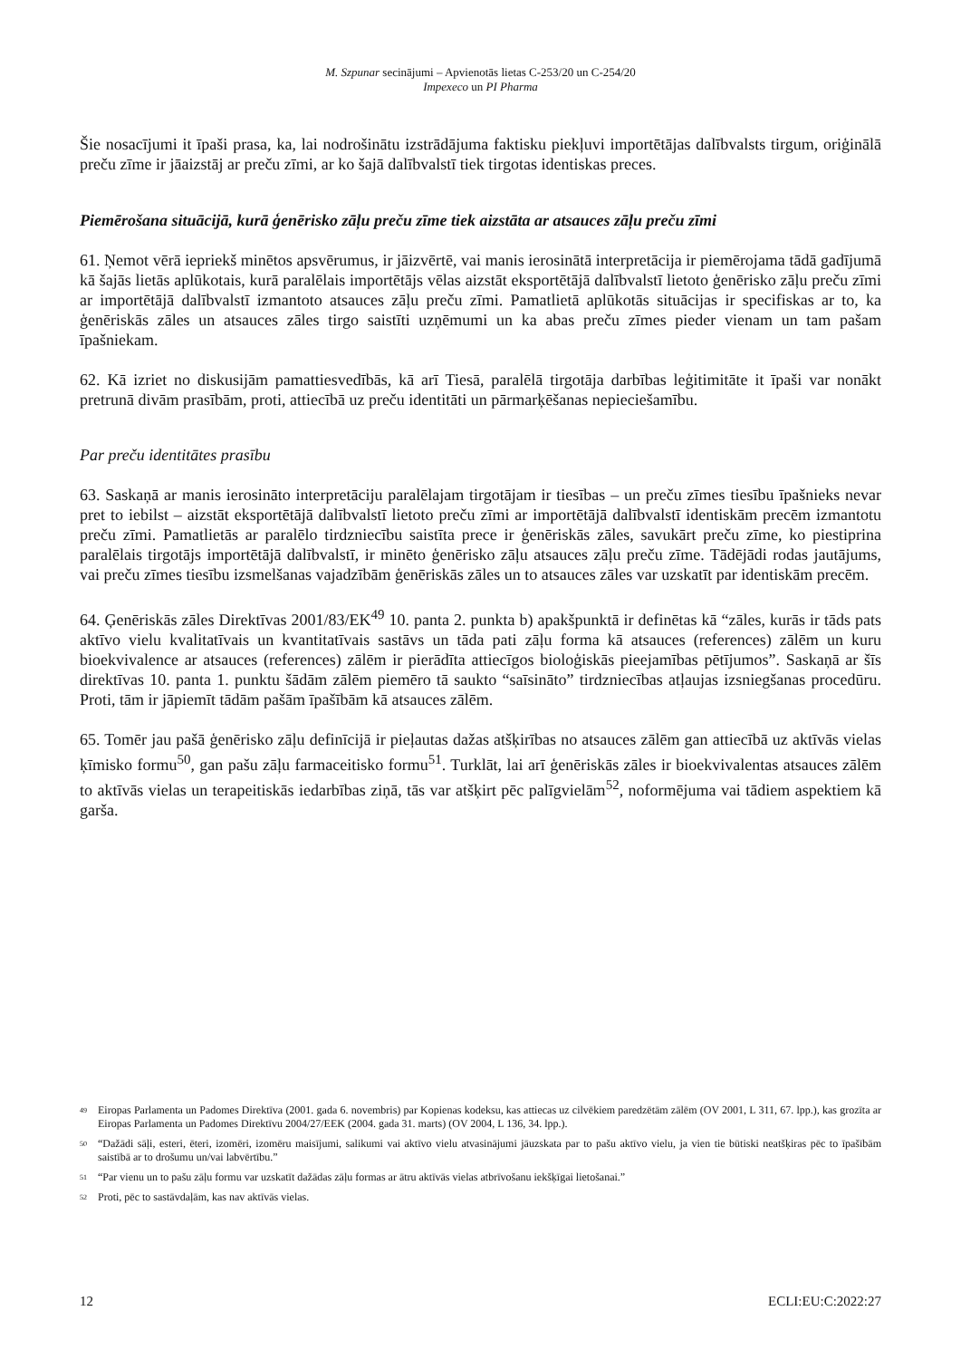M. Szpunar secinājumi – Apvienotās lietas C-253/20 un C-254/20
Impexeco un PI Pharma
Šie nosacījumi it īpaši prasa, ka, lai nodrošinātu izstrādājuma faktisku piekļuvi importētājas dalībvalsts tirgum, oriģinālā preču zīme ir jāaizstāj ar preču zīmi, ar ko šajā dalībvalstī tiek tirgotas identiskas preces.
Piemērošana situācijā, kurā ģenērisko zāļu preču zīme tiek aizstāta ar atsauces zāļu preču zīmi
61. Ņemot vērā iepriekš minētos apsvērumus, ir jāizvērtē, vai manis ierosinātā interpretācija ir piemērojama tādā gadījumā kā šajās lietās aplūkotais, kurā paralēlais importētājs vēlas aizstāt eksportētājā dalībvalstī lietoto ģenērisko zāļu preču zīmi ar importētājā dalībvalstī izmantoto atsauces zāļu preču zīmi. Pamatlietā aplūkotās situācijas ir specifiskas ar to, ka ģenēriskās zāles un atsauces zāles tirgo saistīti uzņēmumi un ka abas preču zīmes pieder vienam un tam pašam īpašniekam.
62. Kā izriet no diskusijām pamattiesvedībās, kā arī Tiesā, paralēlā tirgotāja darbības leģitimitāte it īpaši var nonākt pretrunā divām prasībām, proti, attiecībā uz preču identitāti un pārmarķēšanas nepieciešamību.
Par preču identitātes prasību
63. Saskaņā ar manis ierosināto interpretāciju paralēlajam tirgotājam ir tiesības – un preču zīmes tiesību īpašnieks nevar pret to iebilst – aizstāt eksportētājā dalībvalstī lietoto preču zīmi ar importētājā dalībvalstī identiskām precēm izmantotu preču zīmi. Pamatlietās ar paralēlo tirdzniecību saistīta prece ir ģenēriskās zāles, savukārt preču zīme, ko piestiprina paralēlais tirgotājs importētājā dalībvalstī, ir minēto ģenērisko zāļu atsauces zāļu preču zīme. Tādējādi rodas jautājums, vai preču zīmes tiesību izsmelšanas vajadzībām ģenēriskās zāles un to atsauces zāles var uzskatīt par identiskām precēm.
64. Ģenēriskās zāles Direktīvas 2001/83/EK<sup>49</sup> 10. panta 2. punkta b) apakšpunktā ir definētas kā “zāles, kurās ir tāds pats aktīvo vielu kvalitatīvais un kvantitatīvais sastāvs un tāda pati zāļu forma kā atsauces (references) zālēm un kuru bioekvivalence ar atsauces (references) zālēm ir pierādīta attiecīgos bioloģiskās pieejamības pētījumos”. Saskaņā ar šīs direktīvas 10. panta 1. punktu šādām zālēm piemēro tā saukto “saīsināto” tirdzniecības atļaujas izsniegšanas procedūru. Proti, tām ir jāpiemīt tādām pašām īpašībām kā atsauces zālēm.
65. Tomēr jau pašā ģenērisko zāļu definīcijā ir pieļautas dažas atšķirības no atsauces zālēm gan attiecībā uz aktīvās vielas ķīmisko formu<sup>50</sup>, gan pašu zāļu farmaceitisko formu<sup>51</sup>. Turklāt, lai arī ģenēriskās zāles ir bioekvivalentas atsauces zālēm to aktīvās vielas un terapeitiskās iedarbības ziņā, tās var atšķirt pēc palīgvielām<sup>52</sup>, noformējuma vai tādiem aspektiem kā garša.
<sup>49</sup> Eiropas Parlamenta un Padomes Direktīva (2001. gada 6. novembris) par Kopienas kodeksu, kas attiecas uz cilvēkiem paredzētām zālēm (OV 2001, L 311, 67. lpp.), kas grozīta ar Eiropas Parlamenta un Padomes Direktīvu 2004/27/EEK (2004. gada 31. marts) (OV 2004, L 136, 34. lpp.).
<sup>50</sup> “Dažādi sāļi, esteri, ēteri, izomēri, izomēru maisījumi, salikumi vai aktīvo vielu atvasinājumi jāuzskata par to pašu aktīvo vielu, ja vien tie būtiski neatšķiras pēc to īpašībām saistībā ar to drošumu un/vai labvērtību.”
<sup>51</sup> “Par vienu un to pašu zāļu formu var uzskatīt dažādas zāļu formas ar ātru aktīvās vielas atbrīvošanu iekšķīgai lietošanai.”
<sup>52</sup> Proti, pēc to sastāvdaļām, kas nav aktīvās vielas.
12 ECLI:EU:C:2022:27